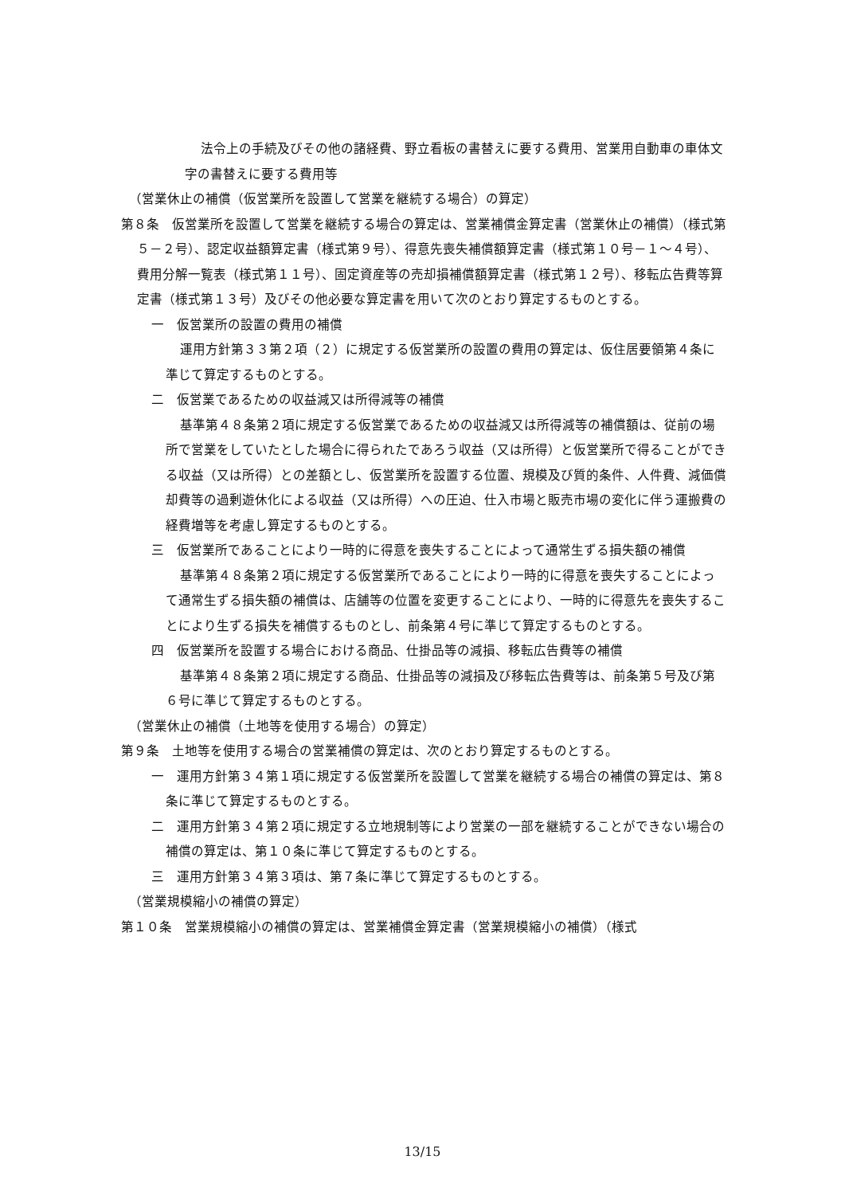法令上の手続及びその他の諸経費、野立看板の書替えに要する費用、営業用自動車の車体文字の書替えに要する費用等
（営業休止の補償（仮営業所を設置して営業を継続する場合）の算定）
第８条　仮営業所を設置して営業を継続する場合の算定は、営業補償金算定書（営業休止の補償）（様式第５－２号）、認定収益額算定書（様式第９号）、得意先喪失補償額算定書（様式第１０号－１～４号）、費用分解一覧表（様式第１１号）、固定資産等の売却損補償額算定書（様式第１２号）、移転広告費等算定書（様式第１３号）及びその他必要な算定書を用いて次のとおり算定するものとする。
一　仮営業所の設置の費用の補償
運用方針第３３第２項（２）に規定する仮営業所の設置の費用の算定は、仮住居要領第４条に準じて算定するものとする。
二　仮営業であるための収益減又は所得減等の補償
基準第４８条第２項に規定する仮営業であるための収益減又は所得減等の補償額は、従前の場所で営業をしていたとした場合に得られたであろう収益（又は所得）と仮営業所で得ることができる収益（又は所得）との差額とし、仮営業所を設置する位置、規模及び質的条件、人件費、減価償却費等の過剰遊休化による収益（又は所得）への圧迫、仕入市場と販売市場の変化に伴う運搬費の経費増等を考慮し算定するものとする。
三　仮営業所であることにより一時的に得意を喪失することによって通常生ずる損失額の補償
基準第４８条第２項に規定する仮営業所であることにより一時的に得意を喪失することによって通常生ずる損失額の補償は、店舗等の位置を変更することにより、一時的に得意先を喪失することにより生ずる損失を補償するものとし、前条第４号に準じて算定するものとする。
四　仮営業所を設置する場合における商品、仕掛品等の減損、移転広告費等の補償
基準第４８条第２項に規定する商品、仕掛品等の減損及び移転広告費等は、前条第５号及び第６号に準じて算定するものとする。
（営業休止の補償（土地等を使用する場合）の算定）
第９条　土地等を使用する場合の営業補償の算定は、次のとおり算定するものとする。
一　運用方針第３４第１項に規定する仮営業所を設置して営業を継続する場合の補償の算定は、第８条に準じて算定するものとする。
二　運用方針第３４第２項に規定する立地規制等により営業の一部を継続することができない場合の補償の算定は、第１０条に準じて算定するものとする。
三　運用方針第３４第３項は、第７条に準じて算定するものとする。
（営業規模縮小の補償の算定）
第１０条　営業規模縮小の補償の算定は、営業補償金算定書（営業規模縮小の補償）（様式
13/15